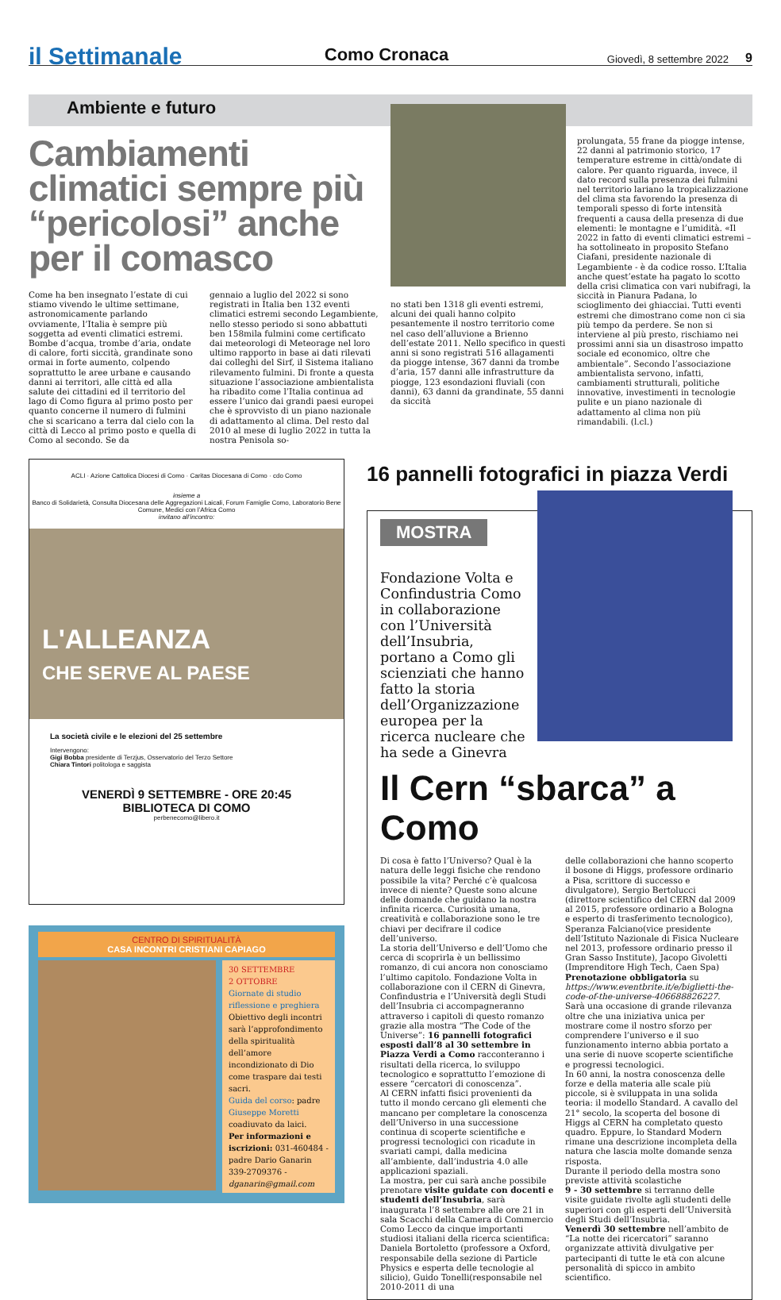il Settimanale
Como Cronaca
Giovedì, 8 settembre 2022
9
Ambiente e futuro
Cambiamenti climatici sempre più “pericolosi” anche per il comasco
Come ha ben insegnato l’estate di cui stiamo vivendo le ultime settimane, astronomicamente parlando ovviamente, l’Italia è sempre più soggetta ad eventi climatici estremi. Bombe d’acqua, trombe d’aria, ondate di calore, forti siccità, grandinate sono ormai in forte aumento, colpendo soprattutto le aree urbane e causando danni ai territori, alle città ed alla salute dei cittadini ed il territorio del lago di Como figura al primo posto per quanto concerne il numero di fulmini che si scaricano a terra dal cielo con la città di Lecco al primo posto e quella di Como al secondo. Se da
gennaio a luglio del 2022 si sono registrati in Italia ben 132 eventi climatici estremi secondo Legambiente, nello stesso periodo si sono abbattuti ben 158mila fulmini come certificato dai meteorologi di Meteorage nel loro ultimo rapporto in base ai dati rilevati dai colleghi del Sirf, il Sistema italiano rilevamento fulmini. Di fronte a questa situazione l’associazione ambientalista ha ribadito come l’Italia continua ad essere l’unico dai grandi paesi europei che è sprovvisto di un piano nazionale di adattamento al clima. Del resto dal 2010 al mese di luglio 2022 in tutta la nostra Penisola so-
no stati ben 1318 gli eventi estremi, alcuni dei quali hanno colpito pesantemente il nostro territorio come nel caso dell’alluvione a Brienno dell’estate 2011. Nello specifico in questi anni si sono registrati 516 allagamenti da piogge intense, 367 danni da trombe d’aria, 157 danni alle infrastrutture da piogge, 123 esondazioni fluviali (con danni), 63 danni da grandinate, 55 danni da siccità
prolungata, 55 frane da piogge intense, 22 danni al patrimonio storico, 17 temperature estreme in città/ondate di calore. Per quanto riguarda, invece, il dato record sulla presenza dei fulmini nel territorio lariano la tropicalizzazione del clima sta favorendo la presenza di temporali spesso di forte intensità frequenti a causa della presenza di due elementi: le montagne e l’umidità. «Il 2022 in fatto di eventi climatici estremi – ha sottolineato in proposito Stefano Ciafani, presidente nazionale di Legambiente - è da codice rosso. L’Italia anche quest’estate ha pagato lo scotto della crisi climatica con vari nubifragi, la siccità in Pianura Padana, lo scioglimento dei ghiacciai. Tutti eventi estremi che dimostrano come non ci sia più tempo da perdere. Se non si interviene al più presto, rischiamo nei prossimi anni sia un disastroso impatto sociale ed economico, oltre che ambientale”. Secondo l’associazione ambientalista servono, infatti, cambiamenti strutturali, politiche innovative, investimenti in tecnologie pulite e un piano nazionale di adattamento al clima non più rimandabili. (l.cl.)
ACLI · Azione Cattolica Diocesi di Como · Caritas Diocesana di Como · cdo Como
insieme a
Banco di Solidarietà, Consulta Diocesana delle Aggregazioni Laicali, Forum Famiglie Como, Laboratorio Bene Comune, Medici con l’Africa Como
invitano all’incontro:
L'ALLEANZA
CHE SERVE AL PAESE
La società civile e le elezioni del 25 settembre
Intervengono:
Gigi Bobba presidente di Terzjus, Osservatorio del Terzo Settore
Chiara Tintori politologa e saggista
VENERDÌ 9 SETTEMBRE - ORE 20:45
BIBLIOTECA DI COMO
perbenecomo@libero.it
CENTRO DI SPIRITUALITÀ
CASA INCONTRI CRISTIANI CAPIAGO
30 SETTEMBRE
2 OTTOBRE
Giornate di studio riflessione e preghiera
Obiettivo degli incontri sarà l’approfondimento della spiritualità dell’amore incondizionato di Dio come traspare dai testi sacri.
Guida del corso: padre Giuseppe Moretti coadiuvato da laici.
Per informazioni e iscrizioni: 031-460484 - padre Dario Ganarin 339-2709376 - dganarin@gmail.com
16 pannelli fotografici in piazza Verdi
MOSTRA
Fondazione Volta e Confindustria Como in collaborazione con l’Università dell’Insubria, portano a Como gli scienziati che hanno fatto la storia dell’Organizzazione europea per la ricerca nucleare che ha sede a Ginevra
Il Cern “sbarca” a Como
Di cosa è fatto l’Universo? Qual è la natura delle leggi fisiche che rendono possibile la vita? Perché c’è qualcosa invece di niente? Queste sono alcune delle domande che guidano la nostra infinita ricerca. Curiosità umana, creatività e collaborazione sono le tre chiavi per decifrare il codice dell’universo.
La storia dell’Universo e dell’Uomo che cerca di scoprirla è un bellissimo romanzo, di cui ancora non conosciamo l’ultimo capitolo. Fondazione Volta in collaborazione con il CERN di Ginevra, Confindustria e l’Università degli Studi dell’Insubria ci accompagneranno attraverso i capitoli di questo romanzo grazie alla mostra “The Code of the Universe”: 16 pannelli fotografici esposti dall’8 al 30 settembre in Piazza Verdi a Como racconteranno i risultati della ricerca, lo sviluppo tecnologico e soprattutto l’emozione di essere “cercatori di conoscenza”.
Al CERN infatti fisici provenienti da tutto il mondo cercano gli elementi che mancano per completare la conoscenza dell’Universo in una successione continua di scoperte scientifiche e progressi tecnologici con ricadute in svariati campi, dalla medicina all’ambiente, dall’industria 4.0 alle applicazioni spaziali.
La mostra, per cui sarà anche possibile prenotare visite guidate con docenti e studenti dell’Insubria, sarà inaugurata l’8 settembre alle ore 21 in sala Scacchi della Camera di Commercio Como Lecco da cinque importanti studiosi italiani della ricerca scientifica: Daniela Bortoletto (professore a Oxford, responsabile della sezione di Particle Physics e esperta delle tecnologie al silicio), Guido Tonelli(responsabile nel 2010-2011 di una
delle collaborazioni che hanno scoperto il bosone di Higgs, professore ordinario a Pisa, scrittore di successo e divulgatore), Sergio Bertolucci (direttore scientifico del CERN dal 2009 al 2015, professore ordinario a Bologna e esperto di trasferimento tecnologico), Speranza Falciano(vice presidente dell’Istituto Nazionale di Fisica Nucleare nel 2013, professore ordinario presso il Gran Sasso Institute), Jacopo Givoletti (Imprenditore High Tech, Caen Spa)
Prenotazione obbligatoria su https://www.eventbrite.it/e/biglietti-the-code-of-the-universe-406688826227.
Sarà una occasione di grande rilevanza oltre che una iniziativa unica per mostrare come il nostro sforzo per comprendere l’universo e il suo funzionamento interno abbia portato a una serie di nuove scoperte scientifiche e progressi tecnologici.
In 60 anni, la nostra conoscenza delle forze e della materia alle scale più piccole, si è sviluppata in una solida teoria: il modello Standard. A cavallo del 21° secolo, la scoperta del bosone di Higgs al CERN ha completato questo quadro. Eppure, lo Standard Modern rimane una descrizione incompleta della natura che lascia molte domande senza risposta.
Durante il periodo della mostra sono previste attività scolastiche
9 - 30 settembre si terranno delle visite guidate rivolte agli studenti delle superiori con gli esperti dell’Università degli Studi dell’Insubria.
Venerdì 30 settembre nell’ambito de “La notte dei ricercatori” saranno organizzate attività divulgative per partecipanti di tutte le età con alcune personalità di spicco in ambito scientifico.